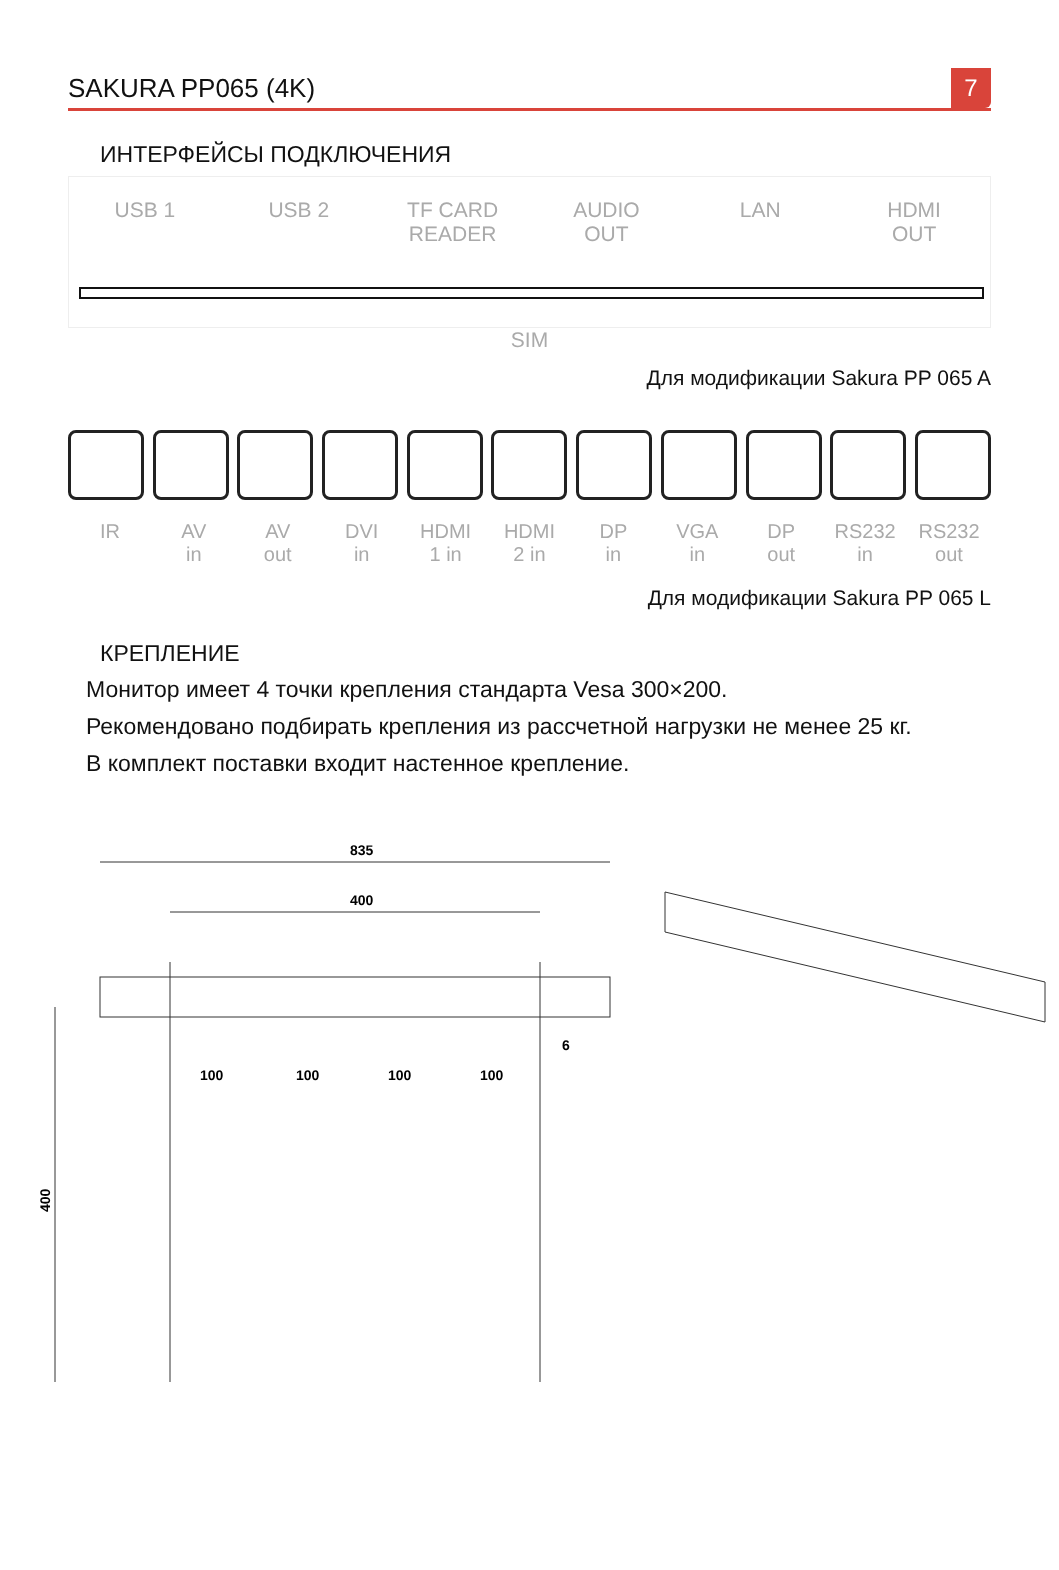SAKURA PP065 (4K) 7
ИНТЕРФЕЙСЫ ПОДКЛЮЧЕНИЯ
USB 1 USB 2 TF CARD
READER
AUDIO
OUT
LAN HDMI
OUT
SIM
Для модификации Sakura PP 065 A
IR AV
in
AV
out
DVI
in
HDMI
1 in
HDMI
2 in
DP
in
VGA
in
DP
out
RS232
in
RS232
out
Для модификации Sakura PP 065 L
КРЕПЛЕНИЕ
Монитор имеет 4 точки крепления стандарта Vesa 300×200.
Рекомендовано подбирать крепления из рассчетной нагрузки не менее 25 кг.
В комплект поставки входит настенное крепление.
835
400
100
100
100
100
6
400